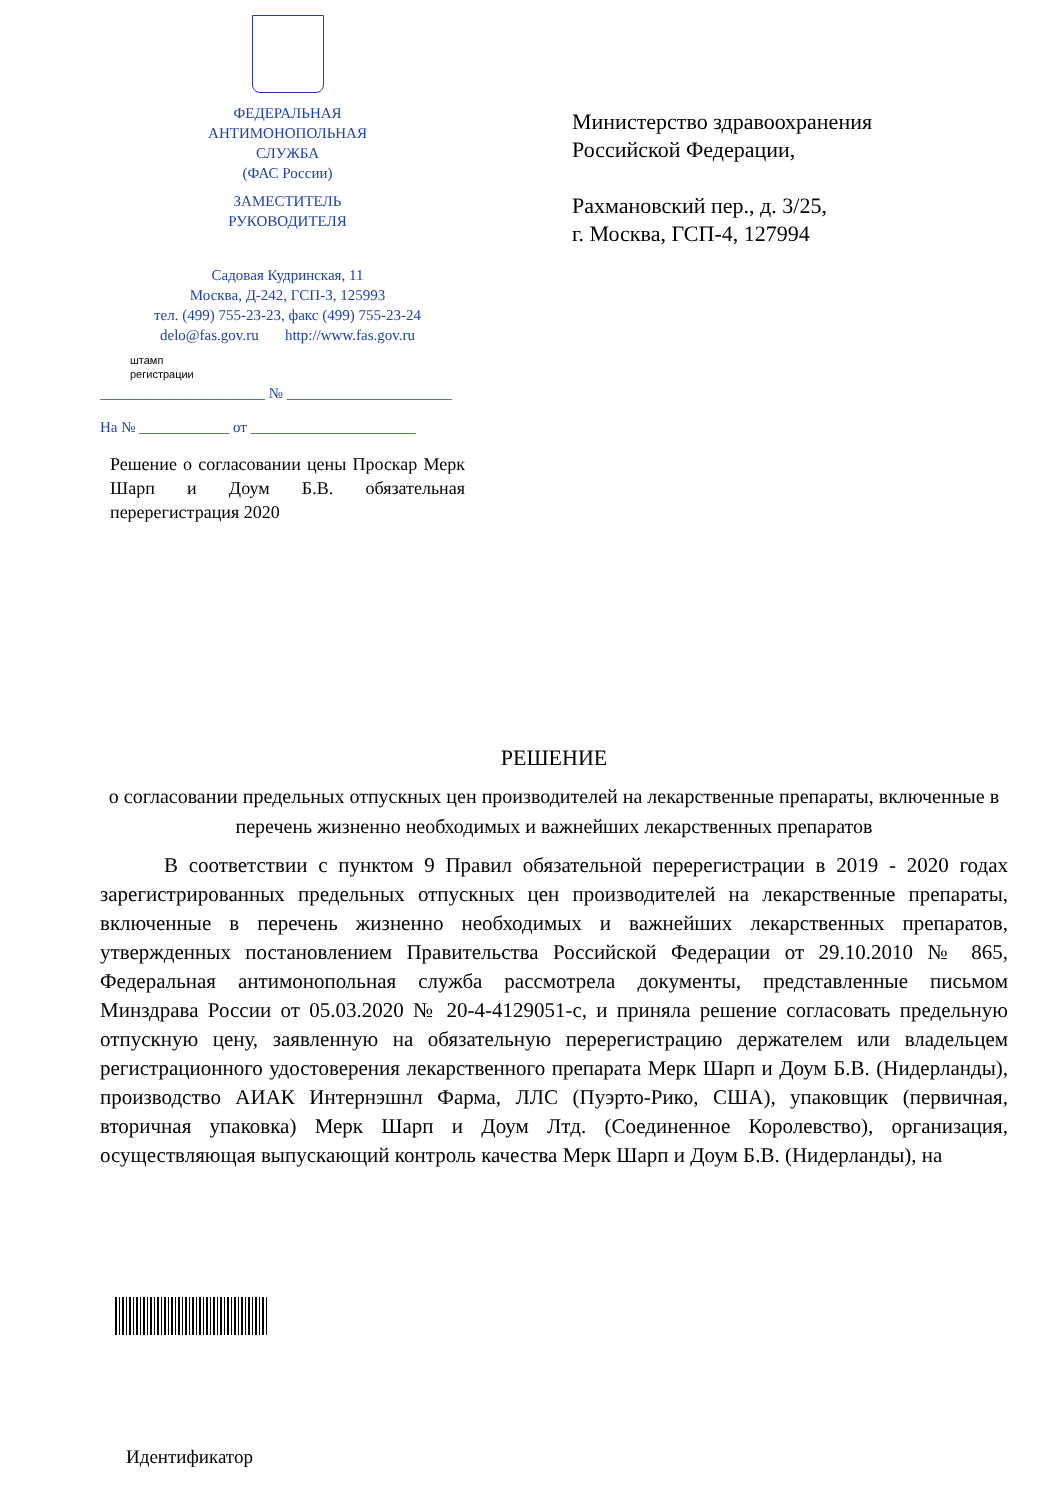ФЕДЕРАЛЬНАЯ
АНТИМОНОПОЛЬНАЯ
СЛУЖБА
(ФАС России)
ЗАМЕСТИТЕЛЬ
РУКОВОДИТЕЛЯ
Садовая Кудринская, 11
Москва, Д-242, ГСП-3, 125993
тел. (499) 755-23-23, факс (499) 755-23-24
delo@fas.gov.ru http://www.fas.gov.ru
штамп
регистрации
______________________ № ______________________
На № ____________ от ______________________
Министерство здравоохранения
Российской Федерации,
Рахмановский пер., д. 3/25,
г. Москва, ГСП-4, 127994
Решение о согласовании цены Проскар Мерк Шарп и Доум Б.В. обязательная перерегистрация 2020
РЕШЕНИЕ
о согласовании предельных отпускных цен производителей на лекарственные препараты, включенные в перечень жизненно необходимых и важнейших лекарственных препаратов
В соответствии с пунктом 9 Правил обязательной перерегистрации в 2019 - 2020 годах зарегистрированных предельных отпускных цен производителей на лекарственные препараты, включенные в перечень жизненно необходимых и важнейших лекарственных препаратов, утвержденных постановлением Правительства Российской Федерации от 29.10.2010 № 865, Федеральная антимонопольная служба рассмотрела документы, представленные письмом Минздрава России от 05.03.2020 № 20-4-4129051-с, и приняла решение согласовать предельную отпускную цену, заявленную на обязательную перерегистрацию держателем или владельцем регистрационного удостоверения лекарственного препарата Мерк Шарп и Доум Б.В. (Нидерланды), производство АИАК Интернэшнл Фарма, ЛЛС (Пуэрто-Рико, США), упаковщик (первичная, вторичная упаковка) Мерк Шарп и Доум Лтд. (Соединенное Королевство), организация, осуществляющая выпускающий контроль качества Мерк Шарп и Доум Б.В. (Нидерланды), на
Идентификатор